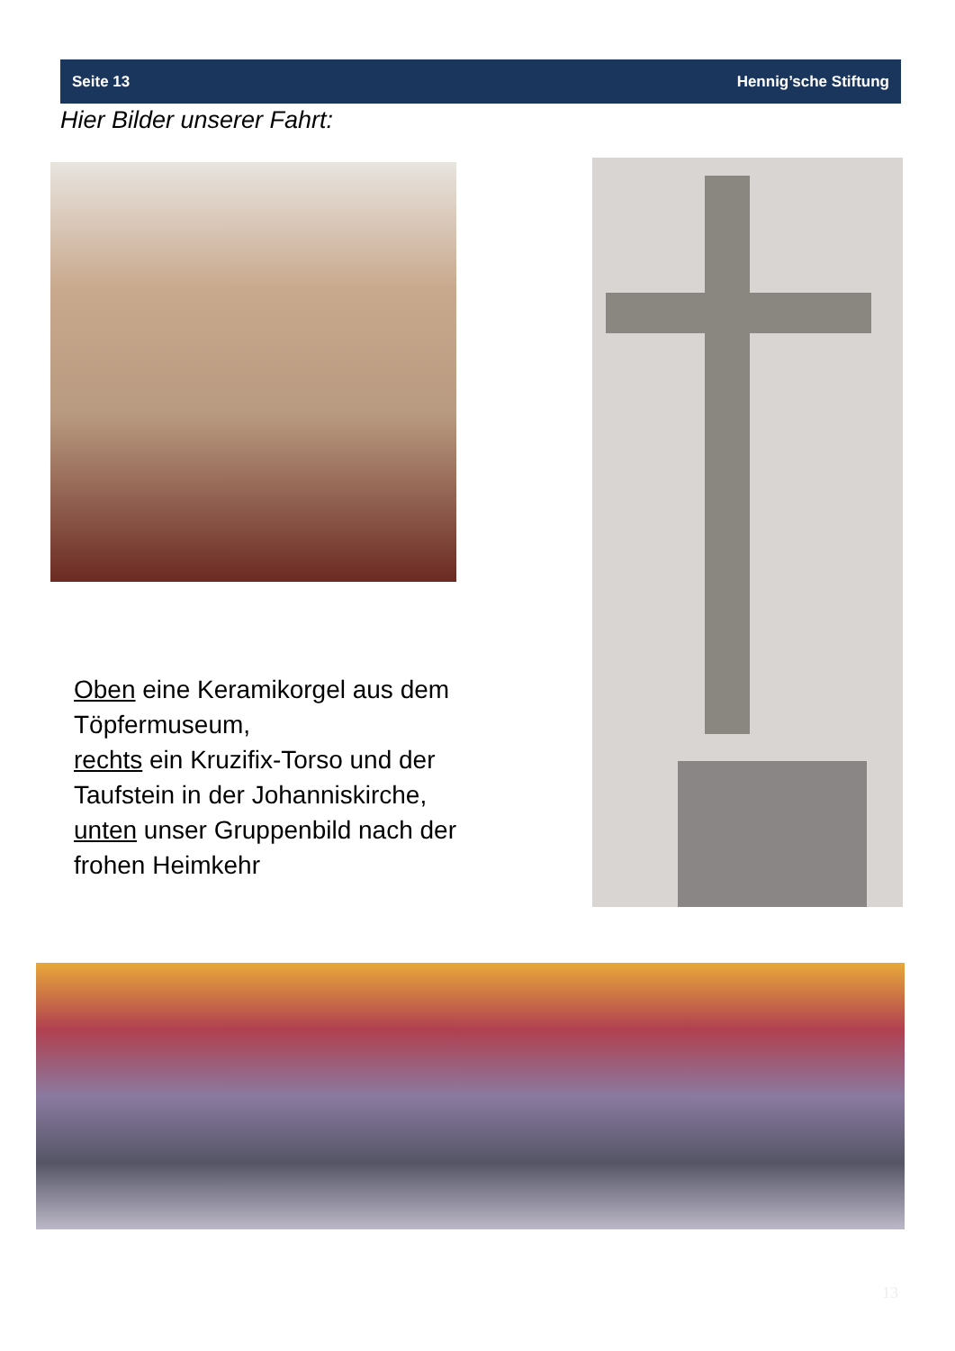Seite 13 Hennig’sche Stiftung
Hier Bilder unserer Fahrt:
Oben eine Keramikorgel aus dem Töpfermuseum,
rechts ein Kruzifix-Torso und der Taufstein in der Johanniskirche,
unten unser Gruppenbild nach der frohen Heimkehr
13